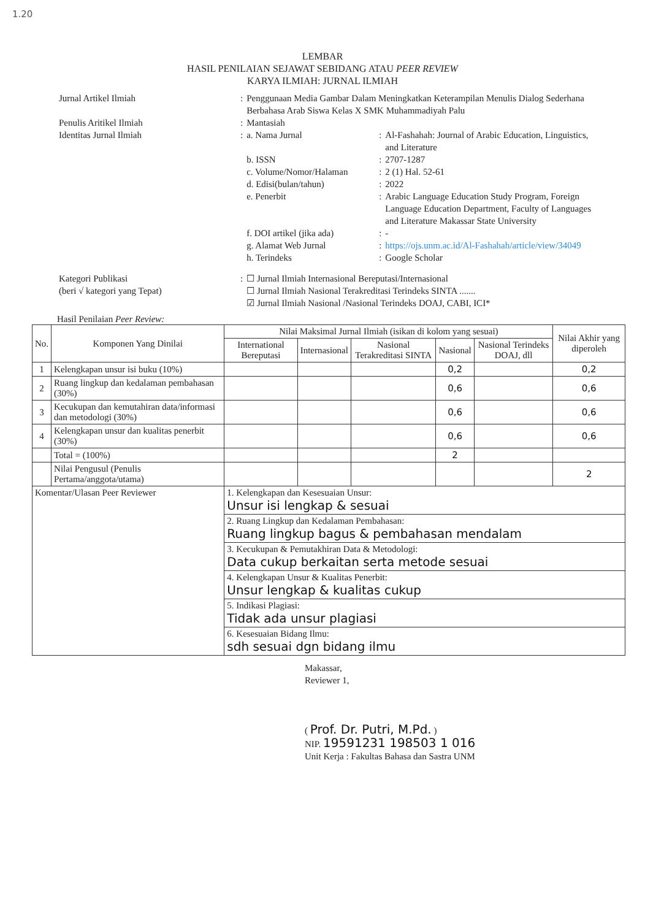1.20
LEMBAR
HASIL PENILAIAN SEJAWAT SEBIDANG ATAU PEER REVIEW
KARYA ILMIAH: JURNAL ILMIAH
| Jurnal Artikel Ilmiah | : | Penggunaan Media Gambar Dalam Meningkatkan Keterampilan Menulis Dialog Sederhana Berbahasa Arab Siswa Kelas X SMK Muhammadiyah Palu | | |
| Penulis Aritikel Ilmiah | : | Mantasiah | | |
| Identitas Jurnal Ilmiah | : | a. Nama Jurnal | : | Al-Fashahah: Journal of Arabic Education, Linguistics, and Literature |
| | | b. ISSN | : | 2707-1287 |
| | | c. Volume/Nomor/Halaman | : | 2 (1) Hal. 52-61 |
| | | d. Edisi(bulan/tahun) | : | 2022 |
| | | e. Penerbit | : | Arabic Language Education Study Program, Foreign Language Education Department, Faculty of Languages and Literature Makassar State University |
| | | f. DOI artikel (jika ada) | : | - |
| | | g. Alamat Web Jurnal | : | https://ojs.unm.ac.id/Al-Fashahah/article/view/34049 |
| | | h. Terindeks | : | Google Scholar |
| Kategori Publikasi (beri √ kategori yang Tepat) | : | ☐ Jurnal Ilmiah Internasional Bereputasi/Internasional ☐ Jurnal Ilmiah Nasional Terakreditasi Terindeks SINTA ....... ☑ Jurnal Ilmiah Nasional /Nasional Terindeks DOAJ, CABI, ICI* | | |
Hasil Penilaian Peer Review:
| No. | Komponen Yang Dinilai | Nilai Maksimal Jurnal Ilmiah (isikan di kolom yang sesuai) | | | | | Nilai Akhir yang diperoleh |
| --- | --- | --- | --- | --- | --- | --- | --- |
| | | International Bereputasi | Internasional | Nasional Terakreditasi SINTA | Nasional | Nasional Terindeks DOAJ, dll | |
| 1 | Kelengkapan unsur isi buku (10%) | | | | 0,2 | | 0,2 |
| 2 | Ruang lingkup dan kedalaman pembahasan (30%) | | | | 0,6 | | 0,6 |
| 3 | Kecukupan dan kemutahiran data/informasi dan metodologi (30%) | | | | 0,6 | | 0,6 |
| 4 | Kelengkapan unsur dan kualitas penerbit (30%) | | | | 0,6 | | 0,6 |
| | Total = (100%) | | | | 2 | | |
| | Nilai Pengusul (Penulis Pertama/anggota/utama) | | | | | | 2 |
| Komentar/Ulasan Peer Reviewer | | 1. Kelengkapan dan Kesesuaian Unsur: Unsur isi lengkap & sesuai | | | | | |
| | | 2. Ruang Lingkup dan Kedalaman Pembahasan: Ruang lingkup bagus & pembahasan mendalam | | | | | |
| | | 3. Kecukupan & Pemutakhiran Data & Metodologi: Data cukup berkaitan serta metode sesuai | | | | | |
| | | 4. Kelengkapan Unsur & Kualitas Penerbit: Unsur lengkap & kualitas cukup | | | | | |
| | | 5. Indikasi Plagiasi: Tidak ada unsur plagiasi | | | | | |
| | | 6. Kesesuaian Bidang Ilmu: sdh sesuai dgn bidang ilmu | | | | | |
Makassar,
Reviewer 1,
( Prof. Dr. Putri, M.Pd. )
NIP. 19591231 198503 1 016
Unit Kerja : Fakultas Bahasa dan Sastra UNM